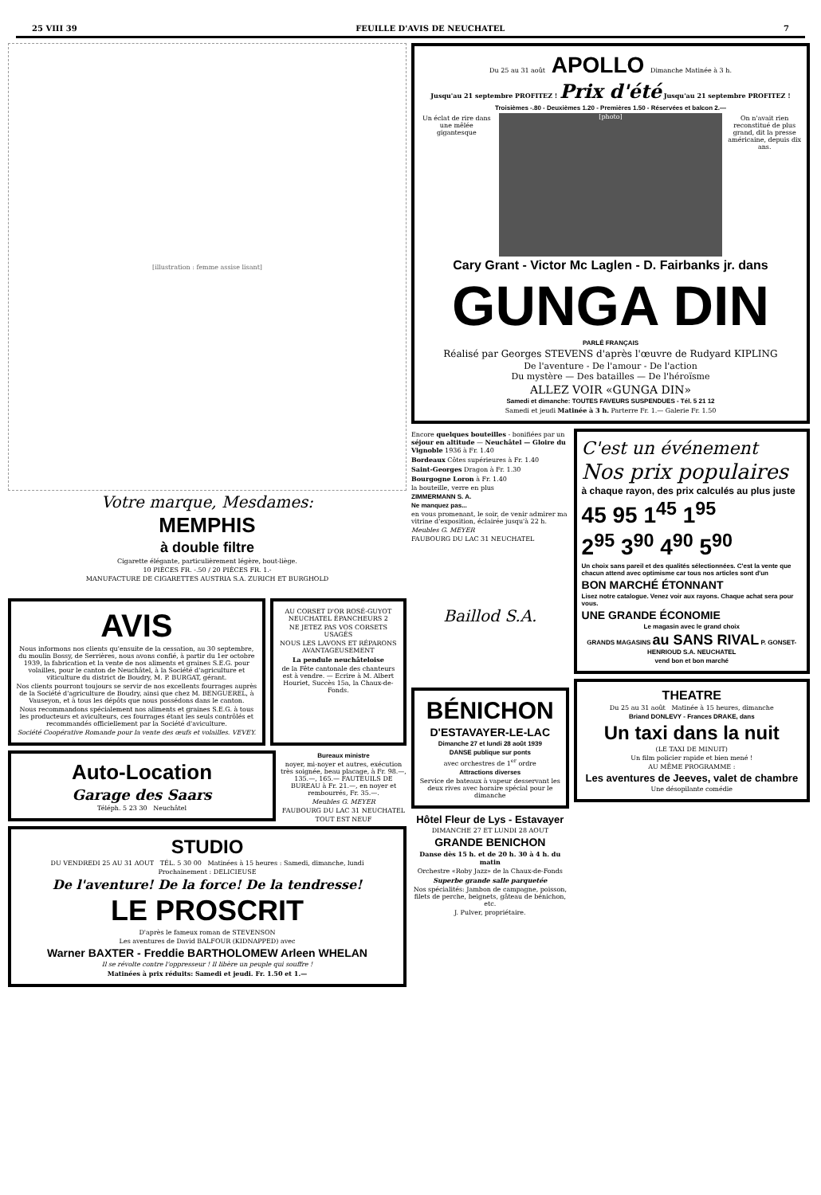25 VIII 39 FEUILLE D'AVIS DE NEUCHATEL 7
[illustration : femme assise lisant]
Votre marque, Mesdames:
MEMPHIS
à double filtre
Cigarette élégante, particulièrement légère, bout-liège.
10 PIÈCES FR. -.50 / 20 PIÈCES FR. 1.-
MANUFACTURE DE CIGARETTES AUSTRIA S.A. ZURICH ET BURGHOLD
AVIS
Nous informons nos clients qu'ensuite de la cessation, au 30 septembre, du moulin Bossy, de Serrières, nous avons confié, à partir du 1er octobre 1939, la fabrication et la vente de nos aliments et graines S.E.G. pour volailles, pour le canton de Neuchâtel, à la Société d'agriculture et viticulture du district de Boudry, M. P. BURGAT, gérant.
Nos clients pourront toujours se servir de nos excellents fourrages auprès de la Société d'agriculture de Boudry, ainsi que chez M. BENGUEREL, à Vauseyon, et à tous les dépôts que nous possédons dans le canton.
Nous recommandons spécialement nos aliments et graines S.E.G. à tous les producteurs et aviculteurs, ces fourrages étant les seuls contrôlés et recommandés officiellement par la Société d'aviculture.
Société Coopérative Romande pour la vente des œufs et volailles. VEVEY.
AU CORSET D'OR ROSÉ-GUYOT NEUCHATEL ÉPANCHEURS 2
NE JETEZ PAS VOS CORSETS USAGÉS
NOUS LES LAVONS ET RÉPARONS AVANTAGEUSEMENT
La pendule neuchâteloise
de la Fête cantonale des chanteurs est à vendre. — Ecrire à M. Albert Houriet, Succès 15a, la Chaux-de-Fonds.
Auto-Location
Garage des Saars
Téléph. 5 23 30 Neuchâtel
Bureaux ministre
noyer, mi-noyer et autres, exécution très soignée, beau placage, à Fr. 98.—, 135.—, 165.— FAUTEUILS DE BUREAU à Fr. 21.—, en noyer et rembourrés, Fr. 35.—.
Meubles G. MEYER
FAUBOURG DU LAC 31 NEUCHATEL
TOUT EST NEUF
STUDIO
DU VENDREDI 25 AU 31 AOUT TÉL. 5 30 00 Matinées à 15 heures : Samedi, dimanche, lundi
Prochainement : DELICIEUSE
De l'aventure! De la force! De la tendresse!
LE PROSCRIT
D'après le fameux roman de STEVENSON
Les aventures de David BALFOUR (KIDNAPPED) avec
Warner BAXTER - Freddie BARTHOLOMEW Arleen WHELAN
Il se révolte contre l'oppresseur ! Il libère un peuple qui souffre !
Matinées à prix réduits: Samedi et jeudi. Fr. 1.50 et 1.—
Du 25 au 31 août APOLLO Dimanche Matinée à 3 h.
Jusqu'au 21 septembre PROFITEZ ! Prix d'été Jusqu'au 21 septembre PROFITEZ !
Troisièmes -.80 - Deuxièmes 1.20 - Premières 1.50 - Réservées et balcon 2.—
Un éclat de rire dans une mêlée gigantesque
[photo]
On n'avait rien reconstitué de plus grand, dit la presse américaine, depuis dix ans.
Cary Grant - Victor Mc Laglen - D. Fairbanks jr. dans
GUNGA DIN
PARLÉ FRANÇAIS
Réalisé par Georges STEVENS d'après l'œuvre de Rudyard KIPLING
De l'aventure - De l'amour - De l'action
Du mystère — Des batailles — De l'héroïsme
ALLEZ VOIR «GUNGA DIN»
Samedi et dimanche: TOUTES FAVEURS SUSPENDUES - Tél. 5 21 12
Samedi et jeudi Matinée à 3 h. Parterre Fr. 1.— Galerie Fr. 1.50
Encore quelques bouteilles - bonifiées par un séjour en altitude — Neuchâtel — Gloire du Vignoble 1936 à Fr. 1.40
Bordeaux Côtes supérieures à Fr. 1.40
Saint-Georges Dragon à Fr. 1.30
Bourgogne Loron à Fr. 1.40
la bouteille, verre en plus
ZIMMERMANN S. A.
Ne manquez pas...
en vous promenant, le soir, de venir admirer ma vitrine d'exposition, éclairée jusqu'à 22 h.
Meubles G. MEYER
FAUBOURG DU LAC 31 NEUCHATEL
Baillod S.A.
BÉNICHON
D'ESTAVAYER-LE-LAC
Dimanche 27 et lundi 28 août 1939
DANSE publique sur ponts
avec orchestres de 1<sup>er</sup> ordre
Attractions diverses
Service de bateaux à vapeur desservant les deux rives avec horaire spécial pour le dimanche
Hôtel Fleur de Lys - Estavayer
DIMANCHE 27 ET LUNDI 28 AOUT
GRANDE BENICHON
Danse dès 15 h. et de 20 h. 30 à 4 h. du matin
Orchestre «Roby Jazz» de la Chaux-de-Fonds
Superbe grande salle parquetée
Nos spécialités: Jambon de campagne, poisson, filets de perche, beignets, gâteau de bénichon, etc.
J. Pulver, propriétaire.
C'est un événement
Nos prix populaires
à chaque rayon, des prix calculés au plus juste
45 95 1<sup>45</sup> 1<sup>95</sup>
2<sup>95</sup> 3<sup>90</sup> 4<sup>90</sup> 5<sup>90</sup>
Un choix sans pareil et des qualités sélectionnées. C'est la vente que chacun attend avec optimisme car tous nos articles sont d'un
BON MARCHÉ ÉTONNANT
Lisez notre catalogue. Venez voir aux rayons. Chaque achat sera pour vous.
UNE GRANDE ÉCONOMIE
Le magasin avec le grand choix
GRANDS MAGASINS au SANS RIVAL P. GONSET-HENRIOUD S.A. NEUCHATEL
vend bon et bon marché
THEATRE
Du 25 au 31 août Matinée à 15 heures, dimanche
Briand DONLEVY - Frances DRAKE, dans
Un taxi dans la nuit
(LE TAXI DE MINUIT)
Un film policier rapide et bien mené !
AU MÊME PROGRAMME :
Les aventures de Jeeves, valet de chambre
Une désopilante comédie